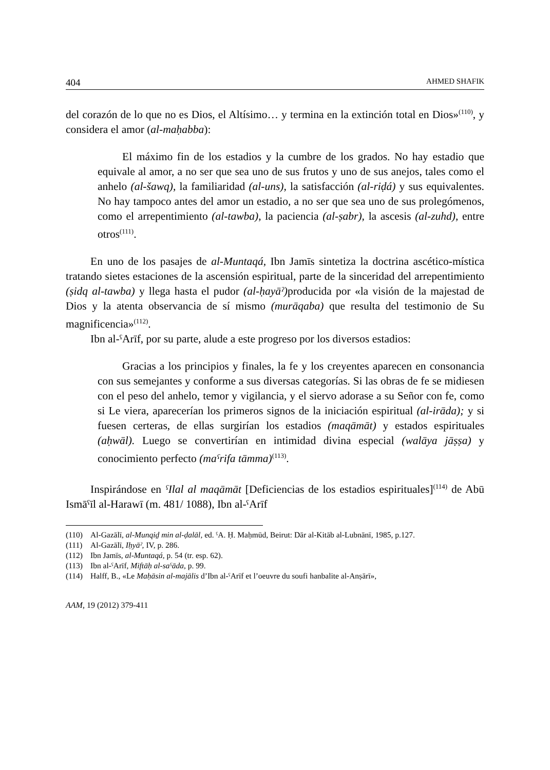404 AHMED SHAFIK
del corazón de lo que no es Dios, el Altísimo… y termina en la extinción total en Dios»<sup>(110)</sup>, y considera el amor (al-maḥabba):
El máximo fin de los estadios y la cumbre de los grados. No hay estadio que equivale al amor, a no ser que sea uno de sus frutos y uno de sus anejos, tales como el anhelo (al-šawq), la familiaridad (al-uns), la satisfacción (al-riḍá) y sus equivalentes. No hay tampoco antes del amor un estadio, a no ser que sea uno de sus prolegómenos, como el arrepentimiento (al-tawba), la paciencia (al-ṣabr), la ascesis (al-zuhd), entre otros<sup>(111)</sup>.
En uno de los pasajes de al-Muntaqá, Ibn Jamīs sintetiza la doctrina ascético-mística tratando sietes estaciones de la ascensión espiritual, parte de la sinceridad del arrepentimiento (ṣidq al-tawba) y llega hasta el pudor (al-ḥayāˀ) producida por «la visión de la majestad de Dios y la atenta observancia de sí mismo (murāqaba) que resulta del testimonio de Su magnificencia»<sup>(112)</sup>.
Ibn al-ˤArīf, por su parte, alude a este progreso por los diversos estadios:
Gracias a los principios y finales, la fe y los creyentes aparecen en consonancia con sus semejantes y conforme a sus diversas categorías. Si las obras de fe se midiesen con el peso del anhelo, temor y vigilancia, y el siervo adorase a su Señor con fe, como si Le viera, aparecerían los primeros signos de la iniciación espiritual (al-irāda); y si fuesen certeras, de ellas surgirían los estadios (maqāmāt) y estados espirituales (aḥwāl). Luego se convertirían en intimidad divina especial (walāya jāṣṣa) y conocimiento perfecto (maˤrifa tāmma)<sup>(113)</sup>.
Inspirándose en ˤIlal al maqāmāt [Deficiencias de los estadios espirituales]<sup>(114)</sup> de Abū Ismāˤīl al-Harawī (m. 481/ 1088), Ibn al-ˤArīf
(110) Al-Gazālī, al-Munqiḏ min al-ḍalāl, ed. ˤA. Ḥ. Maḥmūd, Beirut: Dār al-Kitāb al-Lubnānī, 1985, p.127.
(111) Al-Gazālī, Iḥyāˀ, IV, p. 286.
(112) Ibn Jamīs, al-Muntaqá, p. 54 (tr. esp. 62).
(113) Ibn al-ˤArīf, Miftāḥ al-saˤāda, p. 99.
(114) Halff, B., «Le Maḥāsin al-majālis d’Ibn al-ˤArīf et l’oeuvre du soufi hanbalite al-Anṣārī»,
AAM, 19 (2012) 379-411